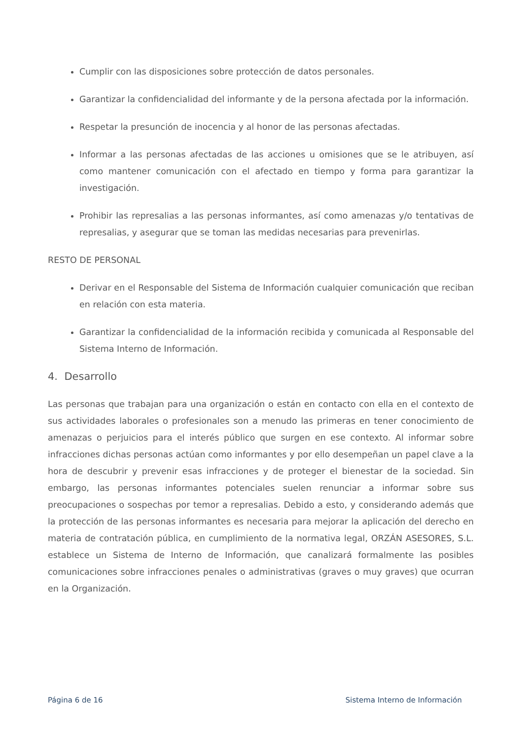Cumplir con las disposiciones sobre protección de datos personales.
Garantizar la confidencialidad del informante y de la persona afectada por la información.
Respetar la presunción de inocencia y al honor de las personas afectadas.
Informar a las personas afectadas de las acciones u omisiones que se le atribuyen, así como mantener comunicación con el afectado en tiempo y forma para garantizar la investigación.
Prohibir las represalias a las personas informantes, así como amenazas y/o tentativas de represalias, y asegurar que se toman las medidas necesarias para prevenirlas.
RESTO DE PERSONAL
Derivar en el Responsable del Sistema de Información cualquier comunicación que reciban en relación con esta materia.
Garantizar la confidencialidad de la información recibida y comunicada al Responsable del Sistema Interno de Información.
4. Desarrollo
Las personas que trabajan para una organización o están en contacto con ella en el contexto de sus actividades laborales o profesionales son a menudo las primeras en tener conocimiento de amenazas o perjuicios para el interés público que surgen en ese contexto. Al informar sobre infracciones dichas personas actúan como informantes y por ello desempeñan un papel clave a la hora de descubrir y prevenir esas infracciones y de proteger el bienestar de la sociedad. Sin embargo, las personas informantes potenciales suelen renunciar a informar sobre sus preocupaciones o sospechas por temor a represalias. Debido a esto, y considerando además que la protección de las personas informantes es necesaria para mejorar la aplicación del derecho en materia de contratación pública, en cumplimiento de la normativa legal, ORZÁN ASESORES, S.L. establece un Sistema de Interno de Información, que canalizará formalmente las posibles comunicaciones sobre infracciones penales o administrativas (graves o muy graves) que ocurran en la Organización.
Página 6 de 16 Sistema Interno de Información